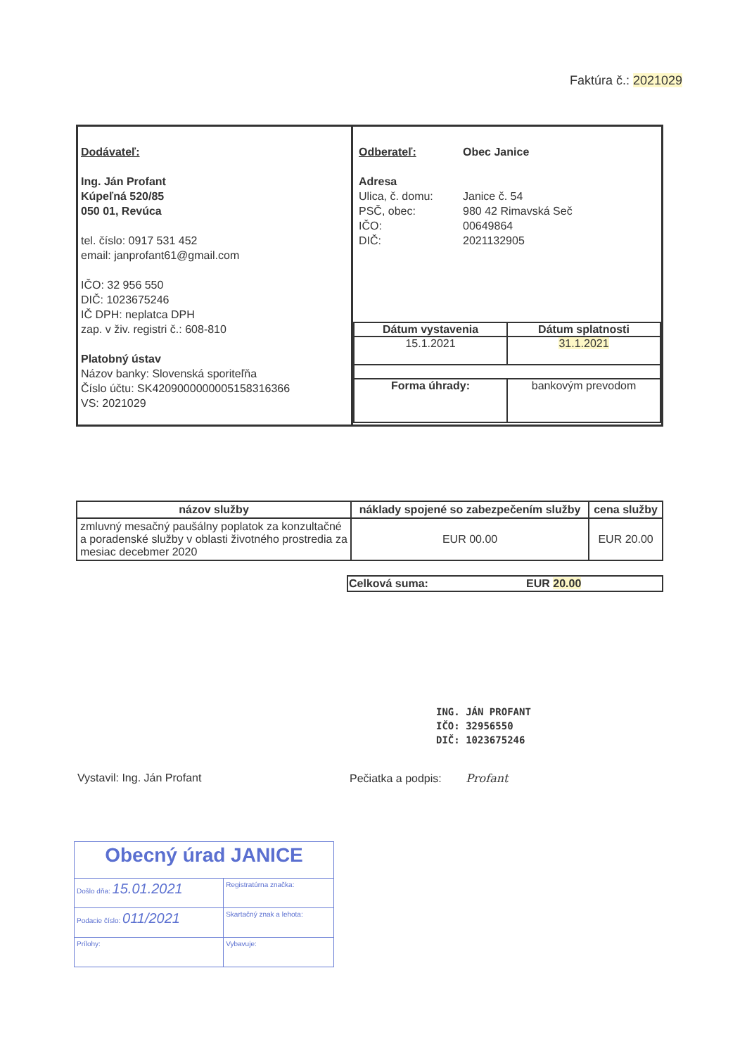Faktúra č.: 2021029
| Dodávateľ: Ing. Ján Profant Kúpeľná 520/85 050 01, Revúca tel. číslo: 0917 531 452 email: janprofant61@gmail.com IČO: 32 956 550 DIČ: 1023675246 IČ DPH: neplatca DPH zap. v živ. registri č.: 608-810 Platobný ústav Názov banky: Slovenská sporiteľňa Číslo účtu: SK4209000000005158316366 VS: 2021029 | / Odberateľ: / Obec Janice / / Adresa / / / Ulica, č. domu: / Janice č. 54 / / PSČ, obec: / 980 42 Rimavská Seč / / IČO: / 00649864 / / DIČ: / 2021132905 / / Dátum vystavenia / Dátum splatnosti / / 15.1.2021 / 31.1.2021 / / Forma úhrady: / bankovým prevodom / |
| názov služby | náklady spojené so zabezpečením služby | cena služby |
| --- | --- | --- |
| zmluvný mesačný paušálny poplatok za konzultačné a poradenské služby v oblasti životného prostredia za mesiac decebmer 2020 | EUR 00.00 | EUR 20.00 |
| Celková suma: | EUR 20.00 |
ING. JÁN PROFANT
IČO: 32956550
DIČ: 1023675246
Vystavil: Ing. Ján Profant Pečiatka a podpis: Profant
| Obecný úrad JANICE | | |
| Došlo dňa: 15.01.2021 | | Registratúrna značka: |
| Podacie číslo: 011/2021 | | Skartačný znak a lehota: |
| Prílohy: | Vybavuje: | |